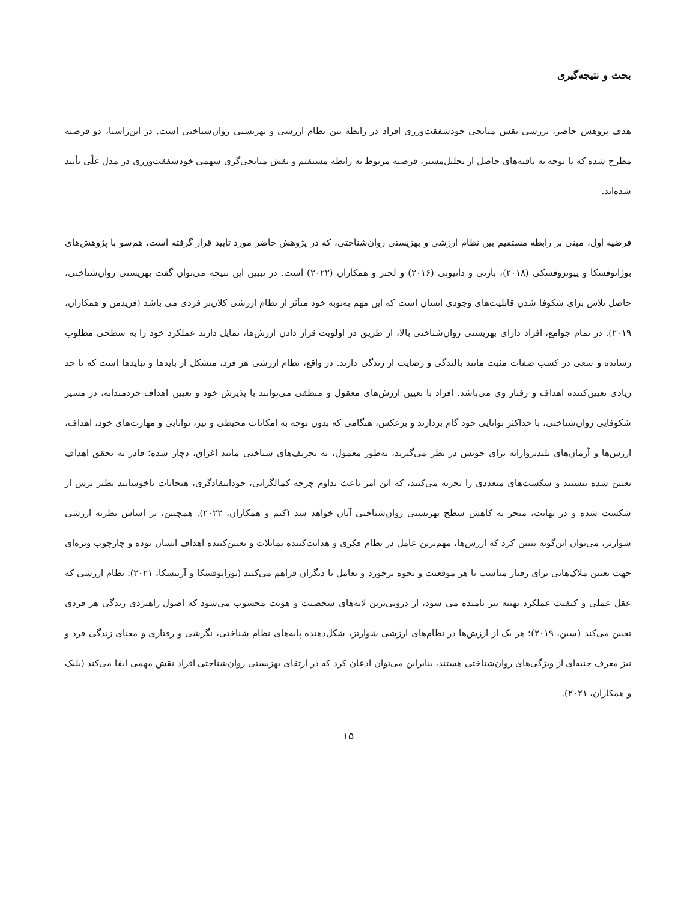بحث و نتیجه‌گیری
هدف پژوهش حاضر، بررسی نقش میانجی خودشفقت‌ورزی افراد در رابطه بین نظام ارزشی و بهزیستی روان‌شناختی است. در این‌راستا، دو فرضیه مطرح شده که با توجه به یافته‌های حاصل از تحلیل‌مسیر، فرضیه مربوط به رابطه مستقیم و نقش میانجی‌گری سهمی خودشفقت‌ورزی در مدل علّی تأیید شده‌اند.
فرضیه اول، مبنی بر رابطه مستقیم بین نظام ارزشی و بهزیستی روان‌شناختی، که در پژوهش حاضر مورد تأیید قرار گرفته است، هم‌سو با پژوهش‌های بوژانوفسکا و پیوتروفسکی (۲۰۱۸)، بارنی و دانیونی (۲۰۱۶) و لچنر و همکاران (۲۰۲۲) است. در تبیین این نتیجه می‌توان گفت بهزیستی روان‌شناختی، حاصل تلاش برای شکوفا شدن قابلیت‌های وجودی انسان است که این مهم به‌نوبه خود متأثر از نظام ارزشی کلان‌تر فردی می باشد (فریدمن و همکاران، ۲۰۱۹). در تمام جوامع، افراد دارای بهزیستی روان‌شناختی بالا، از طریق در اولویت قرار دادن ارزش‌ها، تمایل دارند عملکرد خود را به سطحی مطلوب رسانده و سعی در کسب صفات مثبت مانند بالندگی و رضایت از زندگی دارند. در واقع، نظام ارزشی هر فرد، متشکل از بایدها و نبایدها است که تا حد زیادی تعیین‌کننده اهداف و رفتار وی می‌باشد. افراد با تعیین ارزش‌های معقول و منطقی می‌توانند با پذیرش خود و تعیین اهداف خردمندانه، در مسیر شکوفایی روان‌شناختی، با حداکثر توانایی خود گام بردارند و برعکس، هنگامی که بدون توجه به امکانات محیطی و نیز، توانایی و مهارت‌های خود، اهداف، ارزش‌ها و آرمان‌های بلندپروازانه برای خویش در نظر می‌گیرند، به‌طور معمول، به تحریف‌های شناختی مانند اغراق، دچار شده؛ قادر به تحقق اهداف تعیین شده نیستند و شکست‌های متعددی را تجربه می‌کنند، که این امر باعث تداوم چرخه کمالگرایی، خودانتقادگری، هیجانات ناخوشایند نظیر ترس از شکست شده و در نهایت، منجر به کاهش سطح بهزیستی روان‌شناختی آنان خواهد شد (کیم و همکاران، ۲۰۲۲). همچنین، بر اساس نظریه ارزشی شوارتز، می‌توان این‌گونه تبیین کرد که ارزش‌ها، مهم‌ترین عامل در نظام فکری و هدایت‌کننده تمایلات و تعیین‌کننده اهداف انسان بوده و چارچوب ویژه‌ای جهت تعیین ملاک‌هایی برای رفتار مناسب با هر موقعیت و نحوه برخورد و تعامل با دیگران فراهم می‌کنند (بوژانوفسکا و آربنسکا، ۲۰۲۱). نظام ارزشی که عقل عملی و کیفیت عملکرد بهینه نیز نامیده می شود، از درونی‌ترین لایه‌های شخصیت و هویت محسوب می‌شود که اصول راهبردی زندگی هر فردی تعیین می‌کند (سین، ۲۰۱۹)؛ هر یک از ارزش‌ها در نظام‌های ارزشی شوارتز، شکل‌دهنده پایه‌های نظام شناختی، نگرشی و رفتاری و معنای زندگی فرد و نیز معرف جنبه‌ای از ویژگی‌های روان‌شناختی هستند، بنابراین می‌توان اذعان کرد که در ارتقای بهزیستی روان‌شناختی افراد نقش مهمی ایفا می‌کند (بلیک و همکاران، ۲۰۲۱).
۱۵